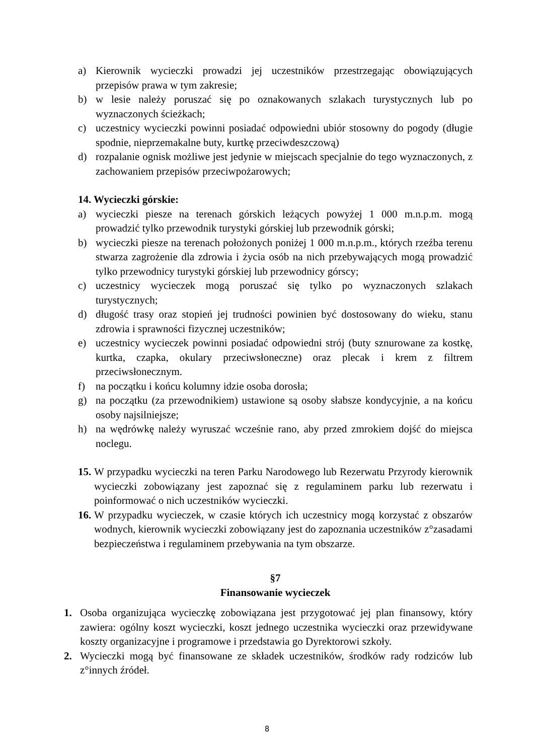a) Kierownik wycieczki prowadzi jej uczestników przestrzegając obowiązujących przepisów prawa w tym zakresie;
b) w lesie należy poruszać się po oznakowanych szlakach turystycznych lub po wyznaczonych ścieżkach;
c) uczestnicy wycieczki powinni posiadać odpowiedni ubiór stosowny do pogody (długie spodnie, nieprzemakalne buty, kurtkę przeciwdeszczową)
d) rozpalanie ognisk możliwe jest jedynie w miejscach specjalnie do tego wyznaczonych, z zachowaniem przepisów przeciwpożarowych;
14. Wycieczki górskie:
a) wycieczki piesze na terenach górskich leżących powyżej 1 000 m.n.p.m. mogą prowadzić tylko przewodnik turystyki górskiej lub przewodnik górski;
b) wycieczki piesze na terenach położonych poniżej 1 000 m.n.p.m., których rzeźba terenu stwarza zagrożenie dla zdrowia i życia osób na nich przebywających mogą prowadzić tylko przewodnicy turystyki górskiej lub przewodnicy górscy;
c) uczestnicy wycieczek mogą poruszać się tylko po wyznaczonych szlakach turystycznych;
d) długość trasy oraz stopień jej trudności powinien być dostosowany do wieku, stanu zdrowia i sprawności fizycznej uczestników;
e) uczestnicy wycieczek powinni posiadać odpowiedni strój (buty sznurowane za kostkę, kurtka, czapka, okulary przeciwsłoneczne) oraz plecak i krem z filtrem przeciwsłonecznym.
f) na początku i końcu kolumny idzie osoba dorosła;
g) na początku (za przewodnikiem) ustawione są osoby słabsze kondycyjnie, a na końcu osoby najsilniejsze;
h) na wędrówkę należy wyruszać wcześnie rano, aby przed zmrokiem dojść do miejsca noclegu.
15. W przypadku wycieczki na teren Parku Narodowego lub Rezerwatu Przyrody kierownik wycieczki zobowiązany jest zapoznać się z regulaminem parku lub rezerwatu i poinformować o nich uczestników wycieczki.
16. W przypadku wycieczek, w czasie których ich uczestnicy mogą korzystać z obszarów wodnych, kierownik wycieczki zobowiązany jest do zapoznania uczestników z°zasadami bezpieczeństwa i regulaminem przebywania na tym obszarze.
§7
Finansowanie wycieczek
1. Osoba organizująca wycieczkę zobowiązana jest przygotować jej plan finansowy, który zawiera: ogólny koszt wycieczki, koszt jednego uczestnika wycieczki oraz przewidywane koszty organizacyjne i programowe i przedstawia go Dyrektorowi szkoły.
2. Wycieczki mogą być finansowane ze składek uczestników, środków rady rodziców lub z°innych źródeł.
8